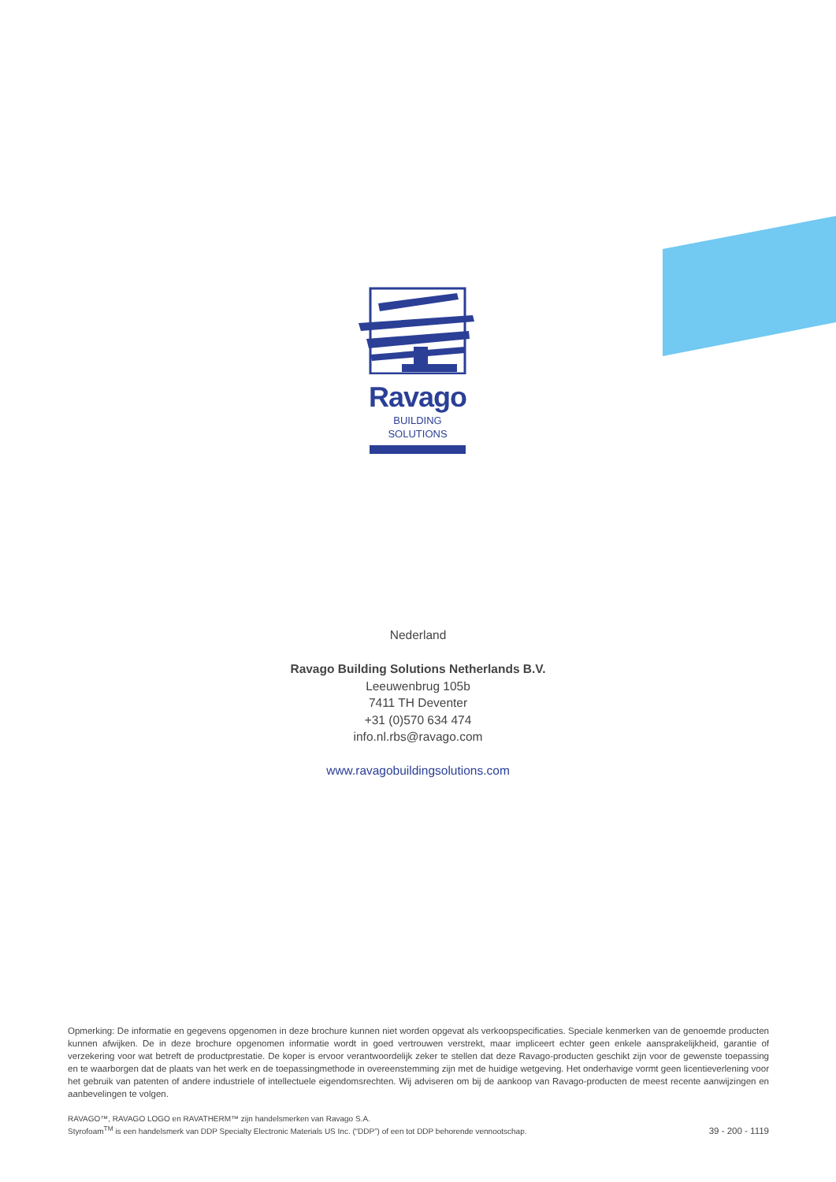Ravago
BUILDING
SOLUTIONS
Nederland
Ravago Building Solutions Netherlands B.V.
Leeuwenbrug 105b
7411 TH Deventer
+31 (0)570 634 474
info.nl.rbs@ravago.com
www.ravagobuildingsolutions.com
Opmerking: De informatie en gegevens opgenomen in deze brochure kunnen niet worden opgevat als verkoopspecificaties. Speciale kenmerken van de genoem­de producten kunnen afwijken. De in deze brochure opgenomen informatie wordt in goed vertrouwen verstrekt, maar impliceert echter geen enkele aansprakeli­jkheid, garantie of verzekering voor wat betreft de productprestatie. De koper is ervoor verantwoordelijk zeker te stellen dat deze Ravago-producten geschikt zijn voor de gewenste toepassing en te waarborgen dat de plaats van het werk en de toepassingmethode in overeenstemming zijn met de huidige wetgeving. Het onderhavige vormt geen licentieverlening voor het gebruik van patenten of andere industriele of intellectuele eigendomsrechten. Wij adviseren om bij de aankoop van Ravago-producten de meest recente aanwijzingen en aanbevelingen te volgen.
RAVAGO™, RAVAGO LOGO en RAVATHERM™ zijn handelsmerken van Ravago S.A.
Styrofoam<sup>TM</sup> is een handelsmerk van DDP Specialty Electronic Materials US Inc. (“DDP”) of een tot DDP behorende vennootschap.
39 - 200 - 1119